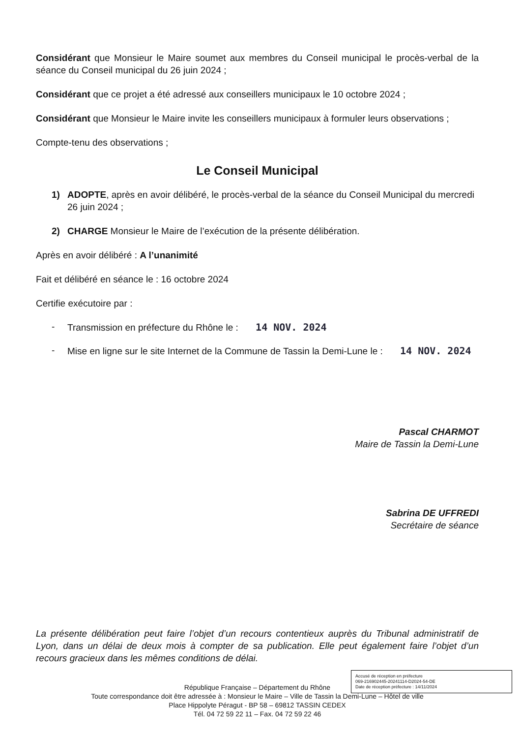Considérant que Monsieur le Maire soumet aux membres du Conseil municipal le procès-verbal de la séance du Conseil municipal du 26 juin 2024 ;
Considérant que ce projet a été adressé aux conseillers municipaux le 10 octobre 2024 ;
Considérant que Monsieur le Maire invite les conseillers municipaux à formuler leurs observations ;
Compte-tenu des observations ;
Le Conseil Municipal
1) ADOPTE, après en avoir délibéré, le procès-verbal de la séance du Conseil Municipal du mercredi 26 juin 2024 ;
2) CHARGE Monsieur le Maire de l’exécution de la présente délibération.
Après en avoir délibéré : A l’unanimité
Fait et délibéré en séance le : 16 octobre 2024
Certifie exécutoire par :
- Transmission en préfecture du Rhône le : 14 NOV. 2024
- Mise en ligne sur le site Internet de la Commune de Tassin la Demi-Lune le : 14 NOV. 2024
Pascal CHARMOT
Maire de Tassin la Demi-Lune
Sabrina DE UFFREDI
Secrétaire de séance
La présente délibération peut faire l’objet d’un recours contentieux auprès du Tribunal administratif de Lyon, dans un délai de deux mois à compter de sa publication. Elle peut également faire l’objet d’un recours gracieux dans les mêmes conditions de délai.
République Française – Département du Rhône
Toute correspondance doit être adressée à : Monsieur le Maire – Ville de Tassin la Demi-Lune – Hôtel de ville
Place Hippolyte Péragut - BP 58 – 69812 TASSIN CEDEX
Tél. 04 72 59 22 11 – Fax. 04 72 59 22 46
Accusé de réception en préfecture
069-216902445-20241114-D2024-54-DE
Date de réception préfecture : 14/11/2024